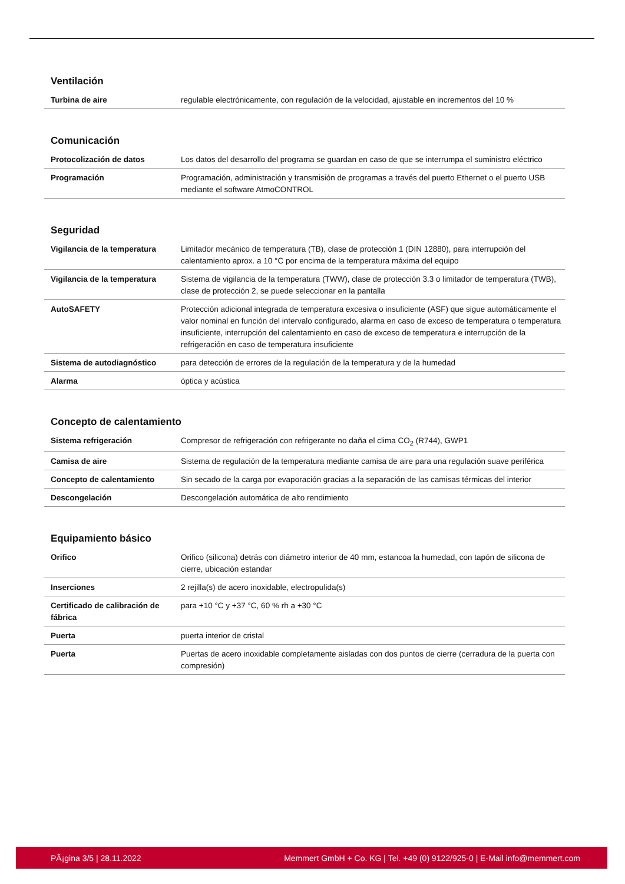Ventilación
| Turbina de aire | regulable electrónicamente, con regulación de la velocidad, ajustable en incrementos del 10 % |
Comunicación
| Protocolización de datos | Los datos del desarrollo del programa se guardan en caso de que se interrumpa el suministro eléctrico |
| Programación | Programación, administración y transmisión de programas a través del puerto Ethernet o el puerto USB mediante el software AtmoCONTROL |
Seguridad
| Vigilancia de la temperatura | Limitador mecánico de temperatura (TB), clase de protección 1 (DIN 12880), para interrupción del calentamiento aprox. a 10 °C por encima de la temperatura máxima del equipo |
| Vigilancia de la temperatura | Sistema de vigilancia de la temperatura (TWW), clase de protección 3.3 o limitador de temperatura (TWB), clase de protección 2, se puede seleccionar en la pantalla |
| AutoSAFETY | Protección adicional integrada de temperatura excesiva o insuficiente (ASF) que sigue automáticamente el valor nominal en función del intervalo configurado, alarma en caso de exceso de temperatura o temperatura insuficiente, interrupción del calentamiento en caso de exceso de temperatura e interrupción de la refrigeración en caso de temperatura insuficiente |
| Sistema de autodiagnóstico | para detección de errores de la regulación de la temperatura y de la humedad |
| Alarma | óptica y acústica |
Concepto de calentamiento
| Sistema refrigeración | Compresor de refrigeración con refrigerante no daña el clima CO<sub>2</sub> (R744), GWP1 |
| Camisa de aire | Sistema de regulación de la temperatura mediante camisa de aire para una regulación suave periférica |
| Concepto de calentamiento | Sin secado de la carga por evaporación gracias a la separación de las camisas térmicas del interior |
| Descongelación | Descongelación automática de alto rendimiento |
Equipamiento básico
| Orifico | Orifico (silicona) detrás con diámetro interior de 40 mm, estancoa la humedad, con tapón de silicona de cierre, ubicación estandar |
| Inserciones | 2 rejilla(s) de acero inoxidable, electropulida(s) |
| Certificado de calibración de fábrica | para +10 °C y +37 °C, 60 % rh a +30 °C |
| Puerta | puerta interior de cristal |
| Puerta | Puertas de acero inoxidable completamente aisladas con dos puntos de cierre (cerradura de la puerta con compresión) |
PÃ¡gina 3/5 | 28.11.2022 Memmert GmbH + Co. KG | Tel. +49 (0) 9122/925-0 | E-Mail info@memmert.com